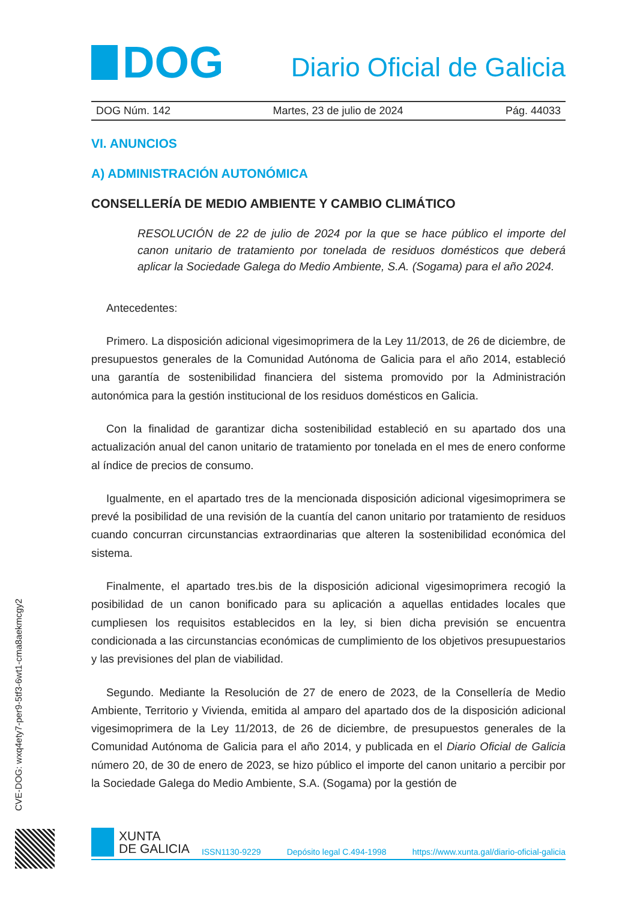DOG
Diario Oficial de Galicia
DOG Núm. 142 Martes, 23 de julio de 2024 Pág. 44033
VI. ANUNCIOS
A) ADMINISTRACIÓN AUTONÓMICA
CONSELLERÍA DE MEDIO AMBIENTE Y CAMBIO CLIMÁTICO
RESOLUCIÓN de 22 de julio de 2024 por la que se hace público el importe del canon unitario de tratamiento por tonelada de residuos domésticos que deberá aplicar la Sociedade Galega do Medio Ambiente, S.A. (Sogama) para el año 2024.
Antecedentes:
Primero. La disposición adicional vigesimoprimera de la Ley 11/2013, de 26 de diciembre, de presupuestos generales de la Comunidad Autónoma de Galicia para el año 2014, estableció una garantía de sostenibilidad financiera del sistema promovido por la Administración autonómica para la gestión institucional de los residuos domésticos en Galicia.
Con la finalidad de garantizar dicha sostenibilidad estableció en su apartado dos una actualización anual del canon unitario de tratamiento por tonelada en el mes de enero conforme al índice de precios de consumo.
Igualmente, en el apartado tres de la mencionada disposición adicional vigesimoprimera se prevé la posibilidad de una revisión de la cuantía del canon unitario por tratamiento de residuos cuando concurran circunstancias extraordinarias que alteren la sostenibilidad económica del sistema.
Finalmente, el apartado tres.bis de la disposición adicional vigesimoprimera recogió la posibilidad de un canon bonificado para su aplicación a aquellas entidades locales que cumpliesen los requisitos establecidos en la ley, si bien dicha previsión se encuentra condicionada a las circunstancias económicas de cumplimiento de los objetivos presupuestarios y las previsiones del plan de viabilidad.
Segundo. Mediante la Resolución de 27 de enero de 2023, de la Consellería de Medio Ambiente, Territorio y Vivienda, emitida al amparo del apartado dos de la disposición adicional vigesimoprimera de la Ley 11/2013, de 26 de diciembre, de presupuestos generales de la Comunidad Autónoma de Galicia para el año 2014, y publicada en el Diario Oficial de Galicia número 20, de 30 de enero de 2023, se hizo público el importe del canon unitario a percibir por la Sociedade Galega do Medio Ambiente, S.A. (Sogama) por la gestión de
CVE-DOG: wxq4ety7-per9-5tf3-6wt1-cma8aekmcgy2
XUNTA
DE GALICIA
ISSN1130-9229 Depósito legal C.494-1998 https://www.xunta.gal/diario-oficial-galicia